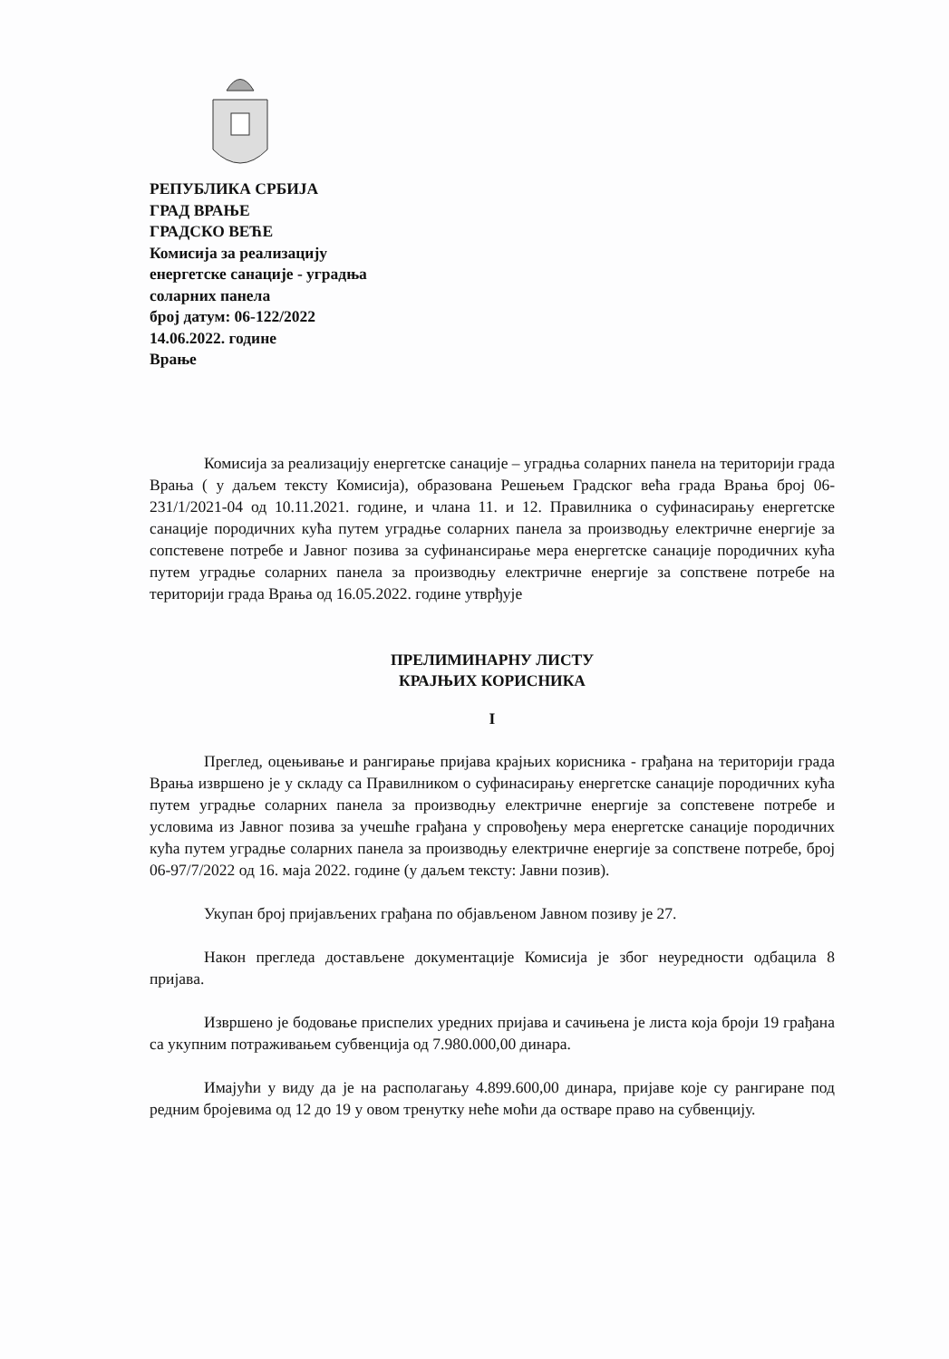РЕПУБЛИКА СРБИЈА
ГРАД ВРАЊЕ
ГРАДСКО ВЕЋЕ
Комисија за реализацију
енергетске санације - уградња
соларних панела
број датум: 06-122/2022
14.06.2022. године
Врање
Комисија за реализацију енергетске санације – уградња соларних панела на територији града Врања ( у даљем тексту Комисија), образована Решењем Градског већа града Врања број 06-231/1/2021-04 од 10.11.2021. године, и члана 11. и 12. Правилника о суфинасирању енергетске санације породичних кућа путем уградње соларних панела за производњу електричне енергије за сопстевене потребе и Јавног позива за суфинансирање мера енергетске санације породичних кућа путем уградње соларних панела за производњу електричне енергије за сопствене потребе на територији града Врања од 16.05.2022. године утврђује
ПРЕЛИМИНАРНУ ЛИСТУ
КРАЈЊИХ КОРИСНИКА
I
Преглед, оцењивање и рангирање пријава крајњих корисника - грађана на територији града Врања извршено је у складу са Правилником о суфинасирању енергетске санације породичних кућа путем уградње соларних панела за производњу електричне енергије за сопстевене потребе и условима из Јавног позива за учешће грађана у спровођењу мера енергетске санације породичних кућа путем уградње соларних панела за производњу електричне енергије за сопствене потребе, број 06-97/7/2022 од 16. маја 2022. године (у даљем тексту: Јавни позив).
Укупан број пријављених грађана по објављеном Јавном позиву је 27.
Након прегледа достављене документације Комисија је због неуредности одбацила 8 пријава.
Извршено је бодовање приспелих уредних пријава и сачињена је листа која броји 19 грађана са укупним потраживањем субвенција од 7.980.000,00 динара.
Имајући у виду да је на располагању 4.899.600,00 динара, пријаве које су рангиране под редним бројевима од 12 до 19 у овом тренутку неће моћи да остваре право на субвенцију.